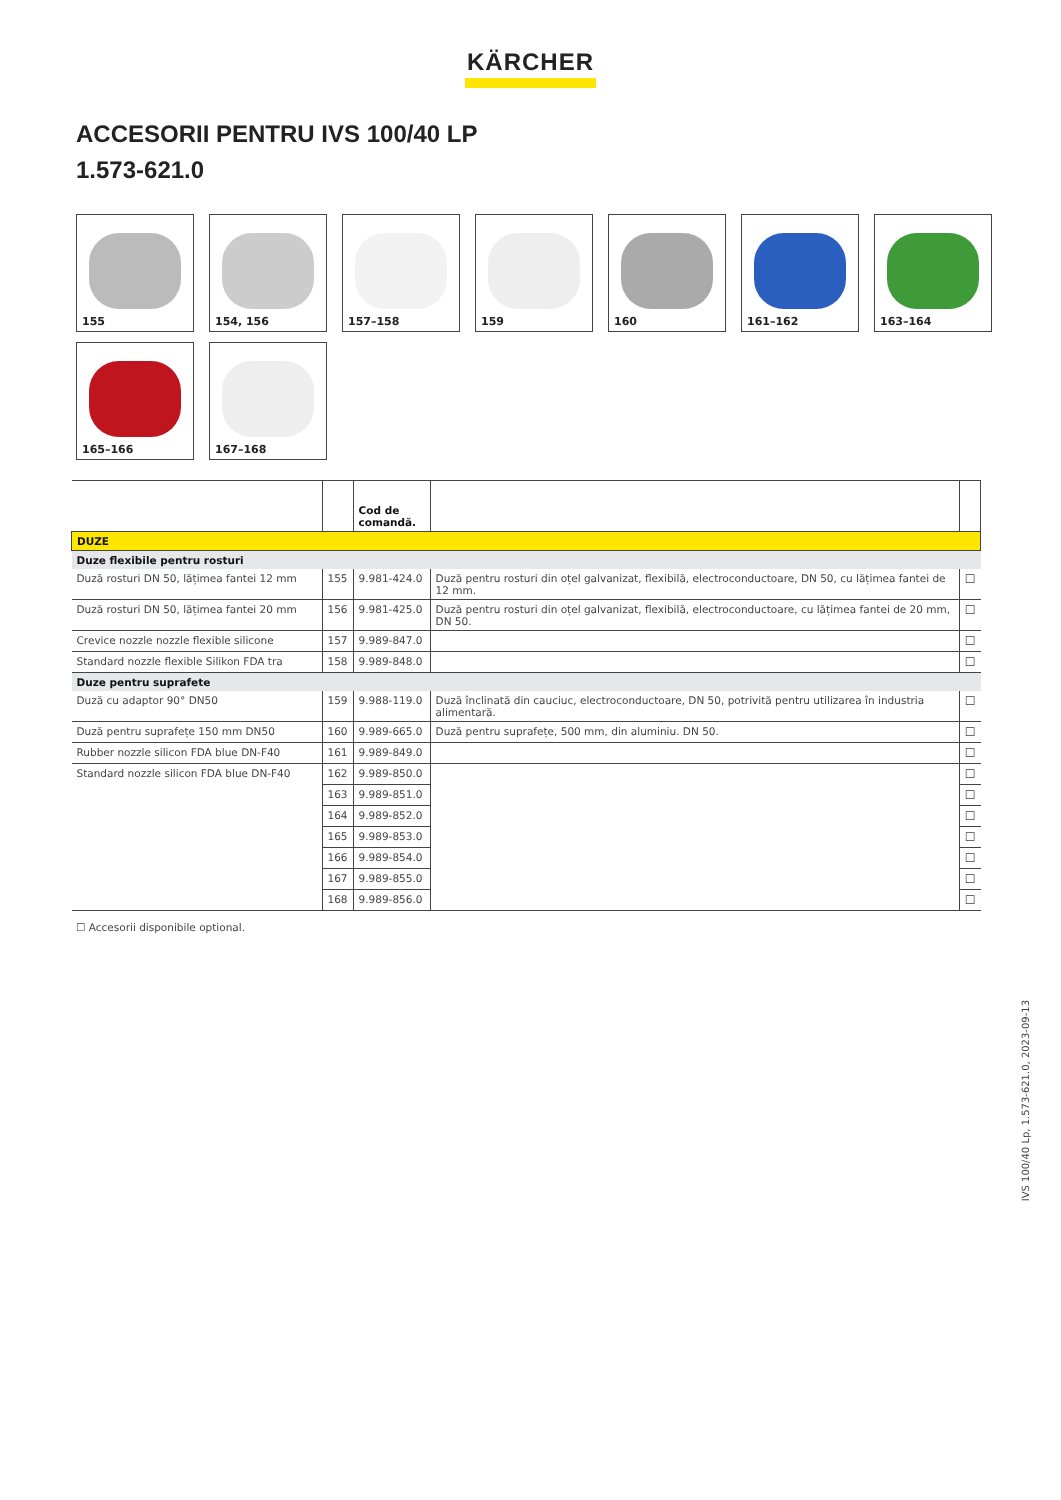KÄRCHER
ACCESORII PENTRU IVS 100/40 LP
1.573-621.0
155
154, 156
157–158
159
160
161–162
163–164
165–166
167–168
| | | Cod de comandă. | | |
| --- | --- | --- | --- | --- |
| DUZE | | | | |
| Duze flexibile pentru rosturi | | | | |
| Duză rosturi DN 50, lățimea fantei 12 mm | 155 | 9.981-424.0 | Duză pentru rosturi din oțel galvanizat, flexibilă, electroconductoare, DN 50, cu lățimea fantei de 12 mm. | ☐ |
| Duză rosturi DN 50, lățimea fantei 20 mm | 156 | 9.981-425.0 | Duză pentru rosturi din oțel galvanizat, flexibilă, electroconductoare, cu lățimea fantei de 20 mm, DN 50. | ☐ |
| Crevice nozzle nozzle flexible silicone | 157 | 9.989-847.0 | | ☐ |
| Standard nozzle flexible Silikon FDA tra | 158 | 9.989-848.0 | | ☐ |
| Duze pentru suprafete | | | | |
| Duză cu adaptor 90° DN50 | 159 | 9.988-119.0 | Duză înclinată din cauciuc, electroconductoare, DN 50, potrivită pentru utilizarea în industria alimentară. | ☐ |
| Duză pentru suprafețe 150 mm DN50 | 160 | 9.989-665.0 | Duză pentru suprafețe, 500 mm, din aluminiu. DN 50. | ☐ |
| Rubber nozzle silicon FDA blue DN-F40 | 161 | 9.989-849.0 | | ☐ |
| Standard nozzle silicon FDA blue DN-F40 | 162 | 9.989-850.0 | | ☐ |
| | 163 | 9.989-851.0 | | ☐ |
| | 164 | 9.989-852.0 | | ☐ |
| | 165 | 9.989-853.0 | | ☐ |
| | 166 | 9.989-854.0 | | ☐ |
| | 167 | 9.989-855.0 | | ☐ |
| | 168 | 9.989-856.0 | | ☐ |
☐ Accesorii disponibile optional.
IVS 100/40 Lp, 1.573-621.0, 2023-09-13